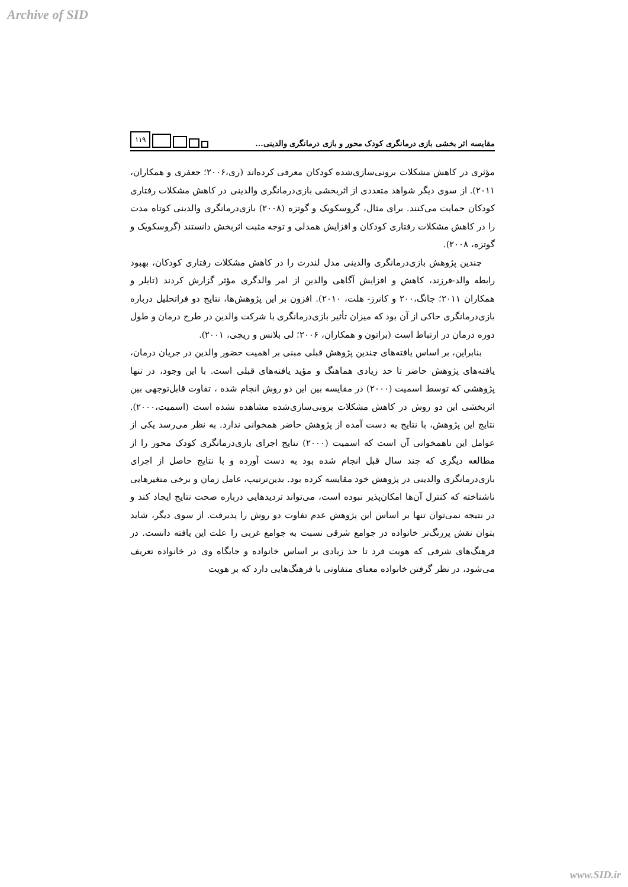Archive of SID
مقایسه اثر بخشی بازی درمانگری کودک محور و بازی درمانگری والدینی...
۱۱۹
مؤثری در کاهش مشکلات برونی‌سازی‌شده کودکان معرفی کرده‌اند (ری،۲۰۰۶؛ جعفری و همکاران، ۲۰۱۱). از سوی دیگر شواهد متعددی از اثربخشی بازی‌درمانگری والدینی در کاهش مشکلات رفتاری کودکان حمایت می‌کنند. برای مثال، گروسکویک و گوتزه (۲۰۰۸) بازی‌درمانگری والدینی کوتاه مدت را در کاهش مشکلات رفتاری کودکان و افزایش همدلی و توجه مثبت اثربخش دانستند (گروسکویک و گوتزه، ۲۰۰۸).
چندین پژوهش بازی‌درمانگری والدینی مدل لندرث را در کاهش مشکلات رفتاری کودکان، بهبود رابطه والد-فرزند، کاهش و افزایش آگاهی والدین از امر والدگری مؤثر گزارش کردند (تایلر و همکاران ۲۰۱۱؛ جانگ،۲۰۰ و کانرز- هلت، ۲۰۱۰). افزون بر این پژوهش‌ها، نتایج دو فراتحلیل درباره بازی‌درمانگری حاکی از آن بود که میزان تأثیر بازی‌درمانگری با شرکت والدین در طرح درمان و طول دوره درمان در ارتباط است (براتون و همکاران، ۲۰۰۶؛ لی بلانس و ریچی، ۲۰۰۱).
بنابراین، بر اساس یافته‌های چندین پژوهش قبلی مبنی بر اهمیت حضور والدین در جریان درمان، یافته‌های پژوهش حاضر تا حد زیادی هماهنگ و مؤید یافته‌های قبلی است. با این وجود، در تنها پژوهشی که توسط اسمیت (۲۰۰۰) در مقایسه بین این دو روش انجام شده ، تفاوت قابل‌توجهی بین اثربخشی این دو روش در کاهش مشکلات برونی‌سازی‌شده مشاهده نشده است (اسمیت،۲۰۰۰). نتایج این پژوهش، با نتایج به دست آمده از پژوهش حاضر همخوانی ندارد. به نظر می‌رسد یکی از عوامل این ناهمخوانی آن است که اسمیت (۲۰۰۰) نتایج اجرای بازی‌درمانگری کودک محور را از مطالعه دیگری که چند سال قبل انجام شده بود به دست آورده و با نتایج حاصل از اجرای بازی‌درمانگری والدینی در پژوهش خود مقایسه کرده بود. بدین‌ترتیب، عامل زمان و برخی متغیرهایی ناشناخته که کنترل آن‌ها امکان‌پذیر نبوده است، می‌تواند تردیدهایی درباره صحت نتایج ایجاد کند و در نتیجه نمی‌توان تنها بر اساس این پژوهش عدم تفاوت دو روش را پذیرفت. از سوی دیگر، شاید بتوان نقش پررنگ‌تر خانواده در جوامع شرقی نسبت به جوامع غربی را علت این یافته دانست. در فرهنگ‌های شرقی که هویت فرد تا حد زیادی بر اساس خانواده و جایگاه وی در خانواده تعریف می‌شود، در نظر گرفتن خانواده معنای متفاوتی با فرهنگ‌هایی دارد که بر هویت
www.SID.ir